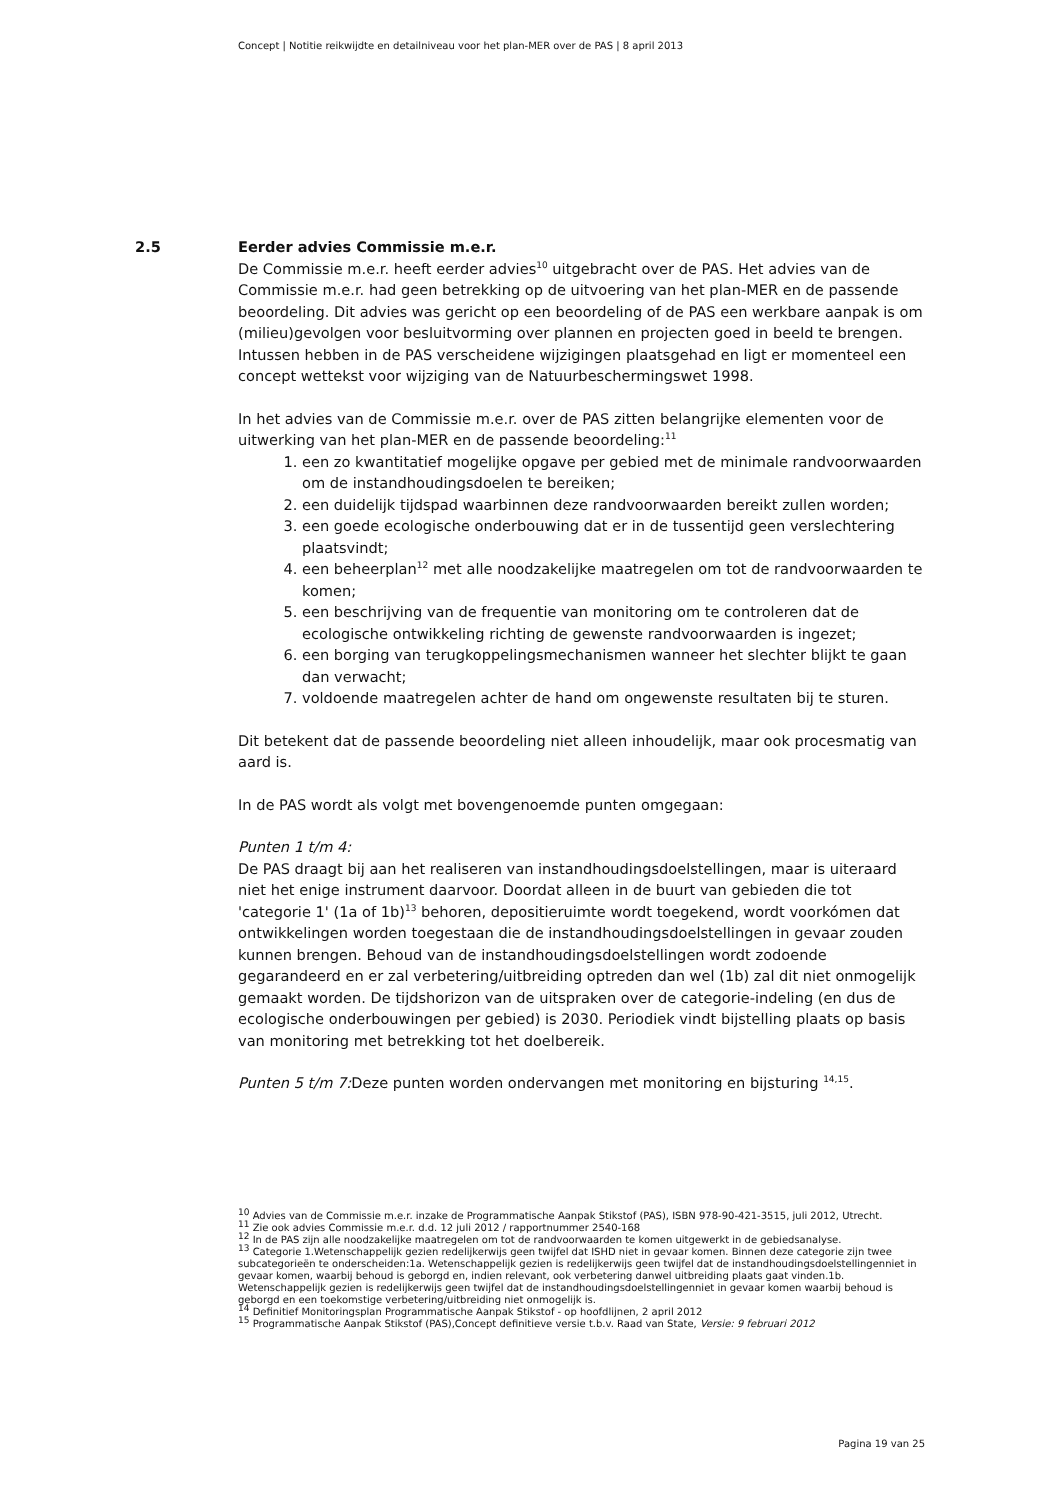Concept | Notitie reikwijdte en detailniveau voor het plan-MER over de PAS | 8 april 2013
2.5
Eerder advies Commissie m.e.r.
De Commissie m.e.r. heeft eerder advies<sup>10</sup> uitgebracht over de PAS. Het advies van de Commissie m.e.r. had geen betrekking op de uitvoering van het plan-MER en de passende beoordeling. Dit advies was gericht op een beoordeling of de PAS een werkbare aanpak is om (milieu)gevolgen voor besluitvorming over plannen en projecten goed in beeld te brengen. Intussen hebben in de PAS verscheidene wijzigingen plaatsgehad en ligt er momenteel een concept wettekst voor wijziging van de Natuurbeschermingswet 1998.
In het advies van de Commissie m.e.r. over de PAS zitten belangrijke elementen voor de uitwerking van het plan-MER en de passende beoordeling:<sup>11</sup>
1. een zo kwantitatief mogelijke opgave per gebied met de minimale randvoorwaarden om de instandhoudingsdoelen te bereiken;
2. een duidelijk tijdspad waarbinnen deze randvoorwaarden bereikt zullen worden;
3. een goede ecologische onderbouwing dat er in de tussentijd geen verslechtering plaatsvindt;
4. een beheerplan<sup>12</sup> met alle noodzakelijke maatregelen om tot de randvoorwaarden te komen;
5. een beschrijving van de frequentie van monitoring om te controleren dat de ecologische ontwikkeling richting de gewenste randvoorwaarden is ingezet;
6. een borging van terugkoppelingsmechanismen wanneer het slechter blijkt te gaan dan verwacht;
7. voldoende maatregelen achter de hand om ongewenste resultaten bij te sturen.
Dit betekent dat de passende beoordeling niet alleen inhoudelijk, maar ook procesmatig van aard is.
In de PAS wordt als volgt met bovengenoemde punten omgegaan:
Punten 1 t/m 4:
De PAS draagt bij aan het realiseren van instandhoudingsdoelstellingen, maar is uiteraard niet het enige instrument daarvoor. Doordat alleen in de buurt van gebieden die tot 'categorie 1' (1a of 1b)<sup>13</sup> behoren, depositieruimte wordt toegekend, wordt voorkómen dat ontwikkelingen worden toegestaan die de instandhoudingsdoelstellingen in gevaar zouden kunnen brengen. Behoud van de instandhoudingsdoelstellingen wordt zodoende gegarandeerd en er zal verbetering/uitbreiding optreden dan wel (1b) zal dit niet onmogelijk gemaakt worden. De tijdshorizon van de uitspraken over de categorie-indeling (en dus de ecologische onderbouwingen per gebied) is 2030. Periodiek vindt bijstelling plaats op basis van monitoring met betrekking tot het doelbereik.
Punten 5 t/m 7: Deze punten worden ondervangen met monitoring en bijsturing <sup>14,15</sup>.
<sup>10</sup> Advies van de Commissie m.e.r. inzake de Programmatische Aanpak Stikstof (PAS), ISBN 978-90-421-3515, juli 2012, Utrecht.
<sup>11</sup> Zie ook advies Commissie m.e.r. d.d. 12 juli 2012 / rapportnummer 2540-168
<sup>12</sup> In de PAS zijn alle noodzakelijke maatregelen om tot de randvoorwaarden te komen uitgewerkt in de gebiedsanalyse.
<sup>13</sup> Categorie 1.Wetenschappelijk gezien redelijkerwijs geen twijfel dat ISHD niet in gevaar komen. Binnen deze categorie zijn twee subcategorieën te onderscheiden:1a. Wetenschappelijk gezien is redelijkerwijs geen twijfel dat de instandhoudingsdoelstellingenniet in gevaar komen, waarbij behoud is geborgd en, indien relevant, ook verbetering danwel uitbreiding plaats gaat vinden.1b. Wetenschappelijk gezien is redelijkerwijs geen twijfel dat de instandhoudingsdoelstellingenniet in gevaar komen waarbij behoud is geborgd en een toekomstige verbetering/uitbreiding niet onmogelijk is.
<sup>14</sup> Definitief Monitoringsplan Programmatische Aanpak Stikstof - op hoofdlijnen, 2 april 2012
<sup>15</sup> Programmatische Aanpak Stikstof (PAS),Concept definitieve versie t.b.v. Raad van State, Versie: 9 februari 2012
Pagina 19 van 25